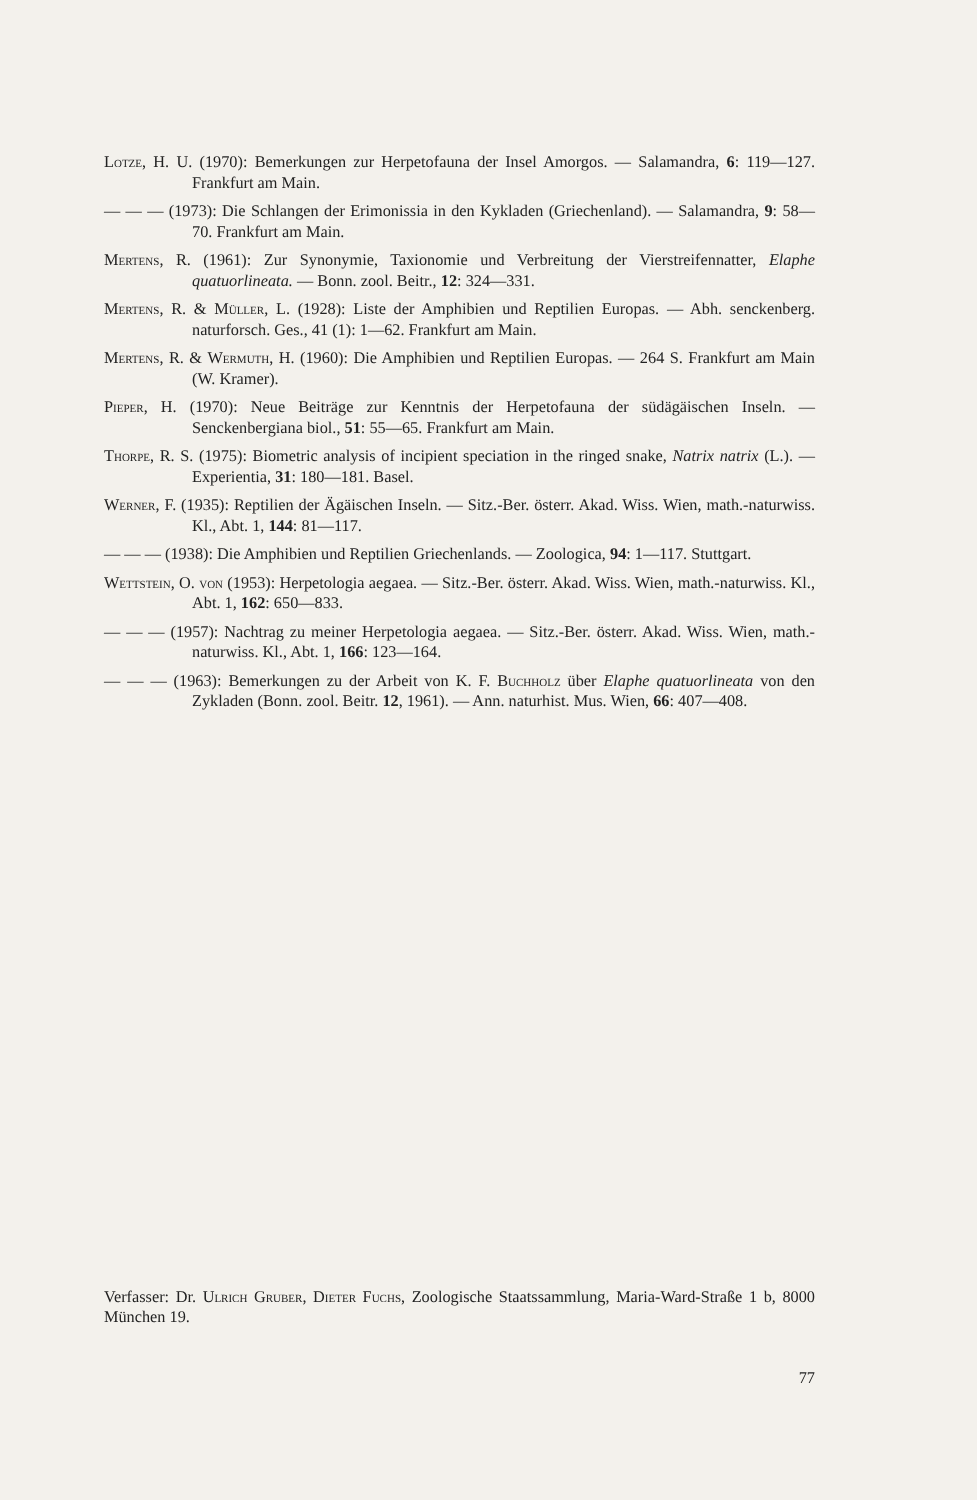Lotze, H. U. (1970): Bemerkungen zur Herpetofauna der Insel Amorgos. — Salamandra, 6: 119—127. Frankfurt am Main.
— — — (1973): Die Schlangen der Erimonissia in den Kykladen (Griechenland). — Salamandra, 9: 58—70. Frankfurt am Main.
Mertens, R. (1961): Zur Synonymie, Taxionomie und Verbreitung der Vierstreifennatter, Elaphe quatuorlineata. — Bonn. zool. Beitr., 12: 324—331.
Mertens, R. & Müller, L. (1928): Liste der Amphibien und Reptilien Europas. — Abh. senckenberg. naturforsch. Ges., 41 (1): 1—62. Frankfurt am Main.
Mertens, R. & Wermuth, H. (1960): Die Amphibien und Reptilien Europas. — 264 S. Frankfurt am Main (W. Kramer).
Pieper, H. (1970): Neue Beiträge zur Kenntnis der Herpetofauna der südägäischen Inseln. — Senckenbergiana biol., 51: 55—65. Frankfurt am Main.
Thorpe, R. S. (1975): Biometric analysis of incipient speciation in the ringed snake, Natrix natrix (L.). — Experientia, 31: 180—181. Basel.
Werner, F. (1935): Reptilien der Ägäischen Inseln. — Sitz.-Ber. österr. Akad. Wiss. Wien, math.-naturwiss. Kl., Abt. 1, 144: 81—117.
— — — (1938): Die Amphibien und Reptilien Griechenlands. — Zoologica, 94: 1—117. Stuttgart.
Wettstein, O. von (1953): Herpetologia aegaea. — Sitz.-Ber. österr. Akad. Wiss. Wien, math.-naturwiss. Kl., Abt. 1, 162: 650—833.
— — — (1957): Nachtrag zu meiner Herpetologia aegaea. — Sitz.-Ber. österr. Akad. Wiss. Wien, math.-naturwiss. Kl., Abt. 1, 166: 123—164.
— — — (1963): Bemerkungen zu der Arbeit von K. F. Buchholz über Elaphe quatuorlineata von den Zykladen (Bonn. zool. Beitr. 12, 1961). — Ann. naturhist. Mus. Wien, 66: 407—408.
Verfasser: Dr. Ulrich Gruber, Dieter Fuchs, Zoologische Staatssammlung, Maria-Ward-Straße 1 b, 8000 München 19.
77